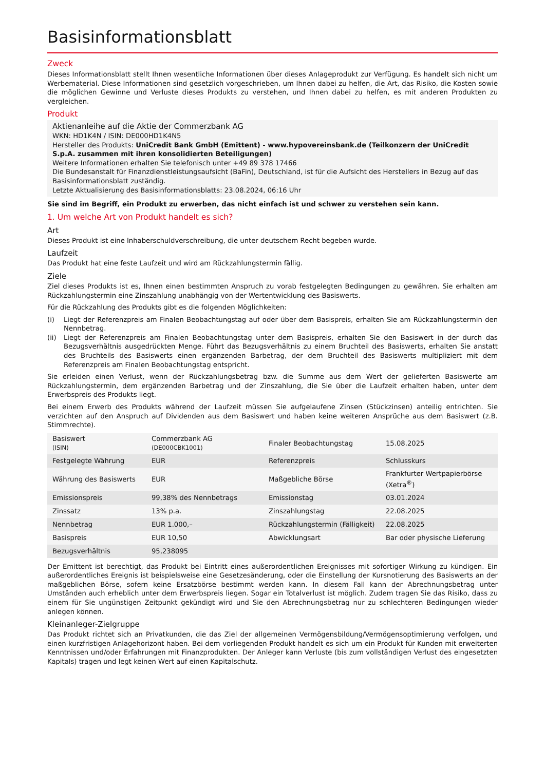Basisinformationsblatt
Zweck
Dieses Informationsblatt stellt Ihnen wesentliche Informationen über dieses Anlageprodukt zur Verfügung. Es handelt sich nicht um Werbematerial. Diese Informationen sind gesetzlich vorgeschrieben, um Ihnen dabei zu helfen, die Art, das Risiko, die Kosten sowie die möglichen Gewinne und Verluste dieses Produkts zu verstehen, und Ihnen dabei zu helfen, es mit anderen Produkten zu vergleichen.
Produkt
Aktienanleihe auf die Aktie der Commerzbank AG
WKN: HD1K4N / ISIN: DE000HD1K4N5
Hersteller des Produkts: UniCredit Bank GmbH (Emittent) - www.hypovereinsbank.de (Teilkonzern der UniCredit S.p.A. zusammen mit ihren konsolidierten Beteiligungen)
Weitere Informationen erhalten Sie telefonisch unter +49 89 378 17466
Die Bundesanstalt für Finanzdienstleistungsaufsicht (BaFin), Deutschland, ist für die Aufsicht des Herstellers in Bezug auf das Basisinformationsblatt zuständig.
Letzte Aktualisierung des Basisinformationsblatts: 23.08.2024, 06:16 Uhr
Sie sind im Begriff, ein Produkt zu erwerben, das nicht einfach ist und schwer zu verstehen sein kann.
1. Um welche Art von Produkt handelt es sich?
Art
Dieses Produkt ist eine Inhaberschuldverschreibung, die unter deutschem Recht begeben wurde.
Laufzeit
Das Produkt hat eine feste Laufzeit und wird am Rückzahlungstermin fällig.
Ziele
Ziel dieses Produkts ist es, Ihnen einen bestimmten Anspruch zu vorab festgelegten Bedingungen zu gewähren. Sie erhalten am Rückzahlungstermin eine Zinszahlung unabhängig von der Wertentwicklung des Basiswerts.
Für die Rückzahlung des Produkts gibt es die folgenden Möglichkeiten:
(i) Liegt der Referenzpreis am Finalen Beobachtungstag auf oder über dem Basispreis, erhalten Sie am Rückzahlungstermin den Nennbetrag.
(ii) Liegt der Referenzpreis am Finalen Beobachtungstag unter dem Basispreis, erhalten Sie den Basiswert in der durch das Bezugsverhältnis ausgedrückten Menge. Führt das Bezugsverhältnis zu einem Bruchteil des Basiswerts, erhalten Sie anstatt des Bruchteils des Basiswerts einen ergänzenden Barbetrag, der dem Bruchteil des Basiswerts multipliziert mit dem Referenzpreis am Finalen Beobachtungstag entspricht.
Sie erleiden einen Verlust, wenn der Rückzahlungsbetrag bzw. die Summe aus dem Wert der gelieferten Basiswerte am Rückzahlungstermin, dem ergänzenden Barbetrag und der Zinszahlung, die Sie über die Laufzeit erhalten haben, unter dem Erwerbspreis des Produkts liegt.
Bei einem Erwerb des Produkts während der Laufzeit müssen Sie aufgelaufene Zinsen (Stückzinsen) anteilig entrichten. Sie verzichten auf den Anspruch auf Dividenden aus dem Basiswert und haben keine weiteren Ansprüche aus dem Basiswert (z.B. Stimmrechte).
| Basiswert (ISIN) | Commerzbank AG (DE000CBK1001) | Finaler Beobachtungstag | 15.08.2025 |
| Festgelegte Währung | EUR | Referenzpreis | Schlusskurs |
| Währung des Basiswerts | EUR | Maßgebliche Börse | Frankfurter Wertpapierbörse (Xetra<sup>®</sup>) |
| Emissionspreis | 99,38% des Nennbetrags | Emissionstag | 03.01.2024 |
| Zinssatz | 13% p.a. | Zinszahlungstag | 22.08.2025 |
| Nennbetrag | EUR 1.000,– | Rückzahlungstermin (Fälligkeit) | 22.08.2025 |
| Basispreis | EUR 10,50 | Abwicklungsart | Bar oder physische Lieferung |
| Bezugsverhältnis | 95,238095 | | |
Der Emittent ist berechtigt, das Produkt bei Eintritt eines außerordentlichen Ereignisses mit sofortiger Wirkung zu kündigen. Ein außerordentliches Ereignis ist beispielsweise eine Gesetzesänderung, oder die Einstellung der Kursnotierung des Basiswerts an der maßgeblichen Börse, sofern keine Ersatzbörse bestimmt werden kann. In diesem Fall kann der Abrechnungsbetrag unter Umständen auch erheblich unter dem Erwerbspreis liegen. Sogar ein Totalverlust ist möglich. Zudem tragen Sie das Risiko, dass zu einem für Sie ungünstigen Zeitpunkt gekündigt wird und Sie den Abrechnungsbetrag nur zu schlechteren Bedingungen wieder anlegen können.
Kleinanleger-Zielgruppe
Das Produkt richtet sich an Privatkunden, die das Ziel der allgemeinen Vermögensbildung/Vermögensoptimierung verfolgen, und einen kurzfristigen Anlagehorizont haben. Bei dem vorliegenden Produkt handelt es sich um ein Produkt für Kunden mit erweiterten Kenntnissen und/oder Erfahrungen mit Finanzprodukten. Der Anleger kann Verluste (bis zum vollständigen Verlust des eingesetzten Kapitals) tragen und legt keinen Wert auf einen Kapitalschutz.